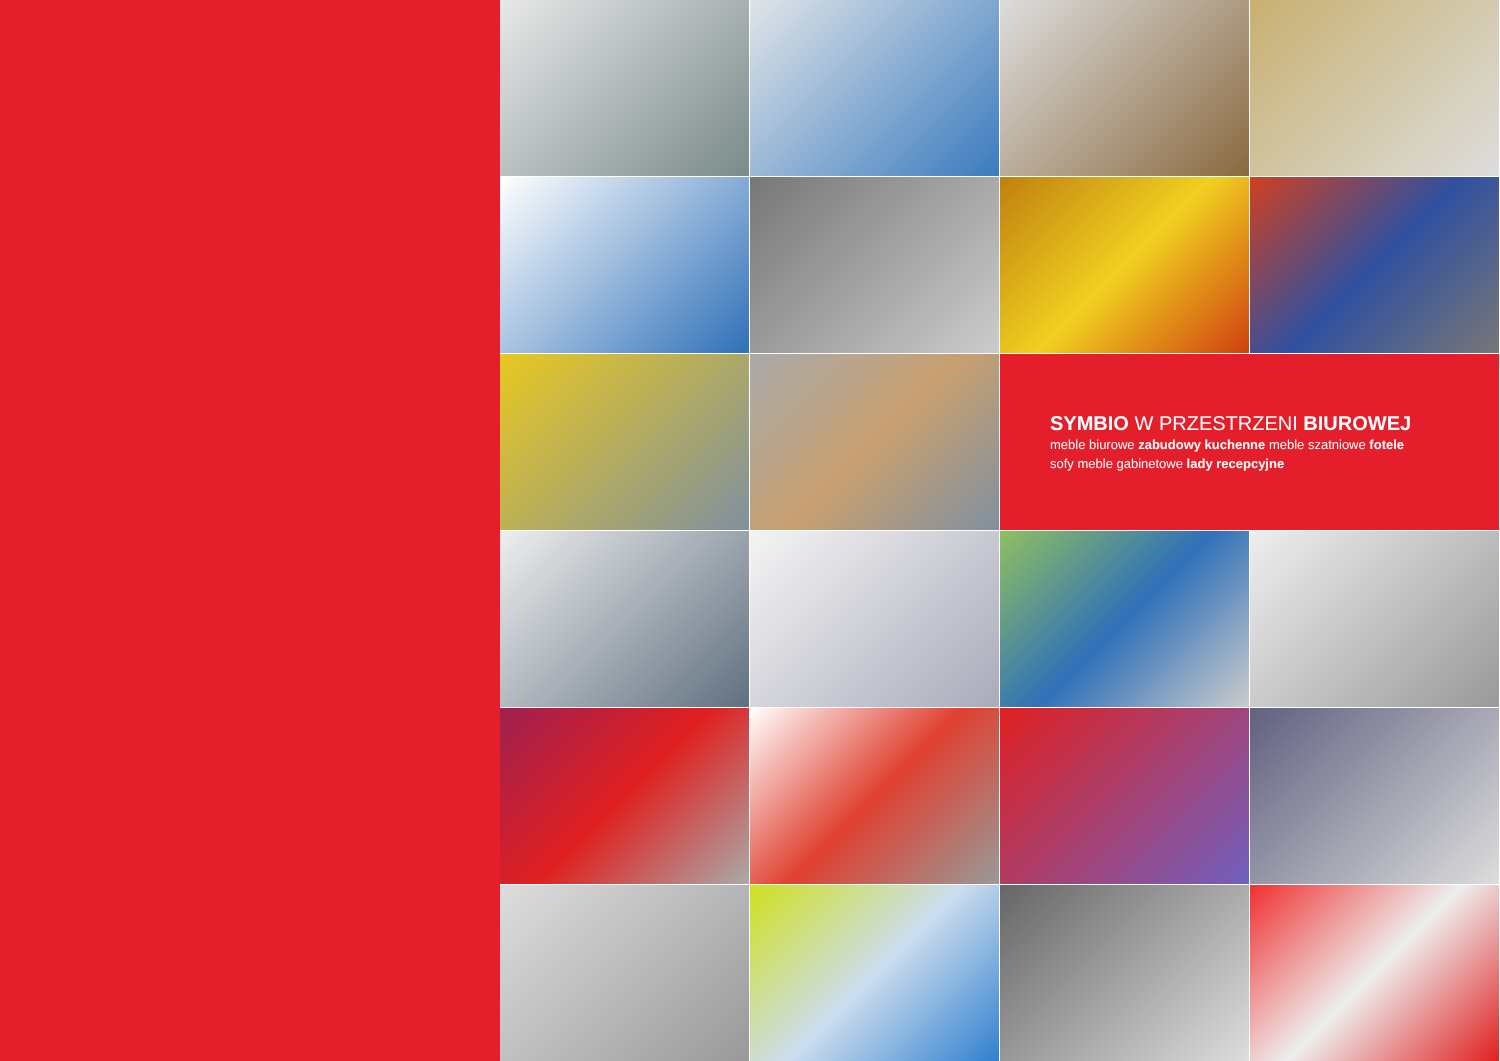SYMBIO W PRZESTRZENI BIUROWEJ
meble biurowe zabudowy kuchenne meble szatniowe fotele
sofy meble gabinetowe lady recepcyjne